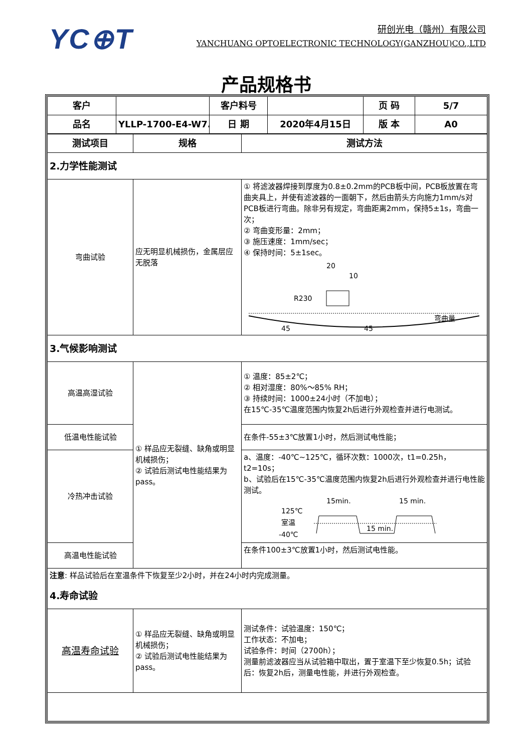YC⊕T
研创光电（赣州）有限公司
YANCHUANG OPTOELECTRONIC TECHNOLOGY(GANZHOU)CO.,LTD
产品规格书
| 客户 | | 客户料号 | | 页 码 | 5/7 |
| 品名 | YLLP-1700-E4-W7.8 | 日 期 | 2020年4月15日 | 版 本 | A0 |
| 测试项目 | 规格 | 测试方法 |
| 2.力学性能测试 | | |
| 弯曲试验 | 应无明显机械损伤，金属层应无脱落 | ① 将滤波器焊接到厚度为0.8±0.2mm的PCB板中间，PCB板放置在弯曲夹具上，并使有滤波器的一面朝下，然后由箭头方向施力1mm/s对PCB板进行弯曲。除非另有规定，弯曲距离2mm，保持5±1s，弯曲一次； ② 弯曲变形量：2mm； ③ 施压速度：1mm/sec； ④ 保持时间：5±1sec。 20 10 R230 45 45 弯曲量 |
| 3.气候影响测试 | | |
| 高温高湿试验 | ① 样品应无裂缝、缺角或明显机械损伤； ② 试验后测试电性能结果为pass。 | ① 温度：85±2℃； ② 相对湿度：80%～85% RH； ③ 持续时间：1000±24小时（不加电）； 在15℃-35℃温度范围内恢复2h后进行外观检查并进行电测试。 |
| 低温电性能试验 | | 在条件-55±3℃放置1小时，然后测试电性能； |
| 冷热冲击试验 | | a、温度：-40℃~125℃，循环次数：1000次，t1=0.25h，t2=10s； b、试验后在15℃-35℃温度范围内恢复2h后进行外观检查并进行电性能测试。 15min. 15 min. 125℃ 室温 -40℃ 15 min. |
| 高温电性能试验 | | 在条件100±3℃放置1小时，然后测试电性能。 |
| 注意 : 样品试验后在室温条件下恢复至少2小时，并在24小时内完成测量。 | | |
| 4.寿命试验 | | |
| 高温寿命试验 | ① 样品应无裂缝、缺角或明显机械损伤； ② 试验后测试电性能结果为pass。 | 测试条件：试验温度：150℃； 工作状态：不加电； 试验条件：时间（2700h）； 测量前滤波器应当从试验箱中取出，置于室温下至少恢复0.5h；试验后：恢复2h后，测量电性能，并进行外观检查。 |